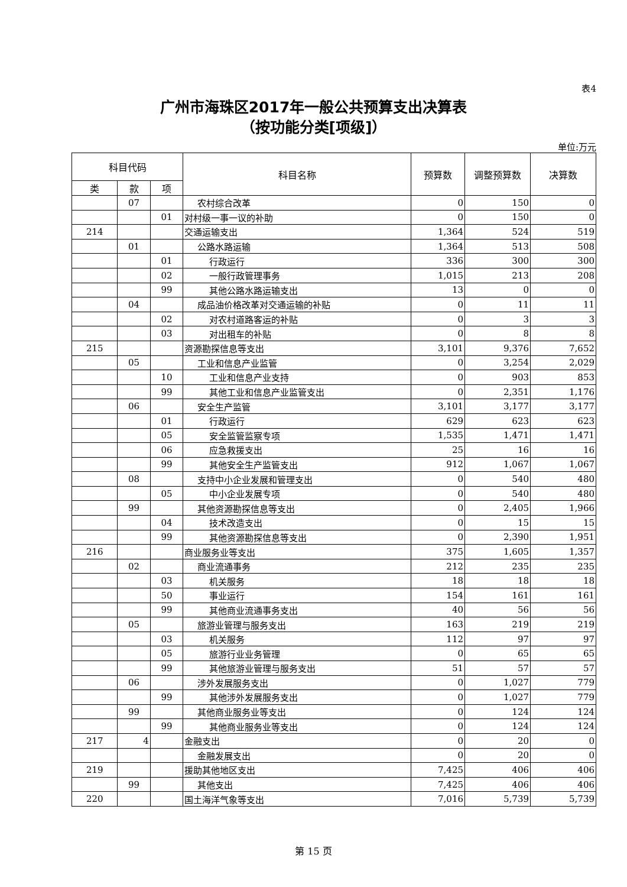表4
广州市海珠区2017年一般公共预算支出决算表
（按功能分类[项级]）
单位:万元
| 科目代码 | | | 科目名称 | 预算数 | 调整预算数 | 决算数 |
| --- | --- | --- | --- | --- | --- | --- |
| 类 | 款 | 项 | | | | |
| | 07 | | 农村综合改革 | 0 | 150 | 0 |
| | | 01 | 对村级一事一议的补助 | 0 | 150 | 0 |
| 214 | | | 交通运输支出 | 1,364 | 524 | 519 |
| | 01 | | 公路水路运输 | 1,364 | 513 | 508 |
| | | 01 | 行政运行 | 336 | 300 | 300 |
| | | 02 | 一般行政管理事务 | 1,015 | 213 | 208 |
| | | 99 | 其他公路水路运输支出 | 13 | 0 | 0 |
| | 04 | | 成品油价格改革对交通运输的补贴 | 0 | 11 | 11 |
| | | 02 | 对农村道路客运的补贴 | 0 | 3 | 3 |
| | | 03 | 对出租车的补贴 | 0 | 8 | 8 |
| 215 | | | 资源勘探信息等支出 | 3,101 | 9,376 | 7,652 |
| | 05 | | 工业和信息产业监管 | 0 | 3,254 | 2,029 |
| | | 10 | 工业和信息产业支持 | 0 | 903 | 853 |
| | | 99 | 其他工业和信息产业监管支出 | 0 | 2,351 | 1,176 |
| | 06 | | 安全生产监管 | 3,101 | 3,177 | 3,177 |
| | | 01 | 行政运行 | 629 | 623 | 623 |
| | | 05 | 安全监管监察专项 | 1,535 | 1,471 | 1,471 |
| | | 06 | 应急救援支出 | 25 | 16 | 16 |
| | | 99 | 其他安全生产监管支出 | 912 | 1,067 | 1,067 |
| | 08 | | 支持中小企业发展和管理支出 | 0 | 540 | 480 |
| | | 05 | 中小企业发展专项 | 0 | 540 | 480 |
| | 99 | | 其他资源勘探信息等支出 | 0 | 2,405 | 1,966 |
| | | 04 | 技术改造支出 | 0 | 15 | 15 |
| | | 99 | 其他资源勘探信息等支出 | 0 | 2,390 | 1,951 |
| 216 | | | 商业服务业等支出 | 375 | 1,605 | 1,357 |
| | 02 | | 商业流通事务 | 212 | 235 | 235 |
| | | 03 | 机关服务 | 18 | 18 | 18 |
| | | 50 | 事业运行 | 154 | 161 | 161 |
| | | 99 | 其他商业流通事务支出 | 40 | 56 | 56 |
| | 05 | | 旅游业管理与服务支出 | 163 | 219 | 219 |
| | | 03 | 机关服务 | 112 | 97 | 97 |
| | | 05 | 旅游行业业务管理 | 0 | 65 | 65 |
| | | 99 | 其他旅游业管理与服务支出 | 51 | 57 | 57 |
| | 06 | | 涉外发展服务支出 | 0 | 1,027 | 779 |
| | | 99 | 其他涉外发展服务支出 | 0 | 1,027 | 779 |
| | 99 | | 其他商业服务业等支出 | 0 | 124 | 124 |
| | | 99 | 其他商业服务业等支出 | 0 | 124 | 124 |
| 217 | 4 | | 金融支出 | 0 | 20 | 0 |
| | | | 金融发展支出 | 0 | 20 | 0 |
| 219 | | | 援助其他地区支出 | 7,425 | 406 | 406 |
| | 99 | | 其他支出 | 7,425 | 406 | 406 |
| 220 | | | 国土海洋气象等支出 | 7,016 | 5,739 | 5,739 |
第 15 页